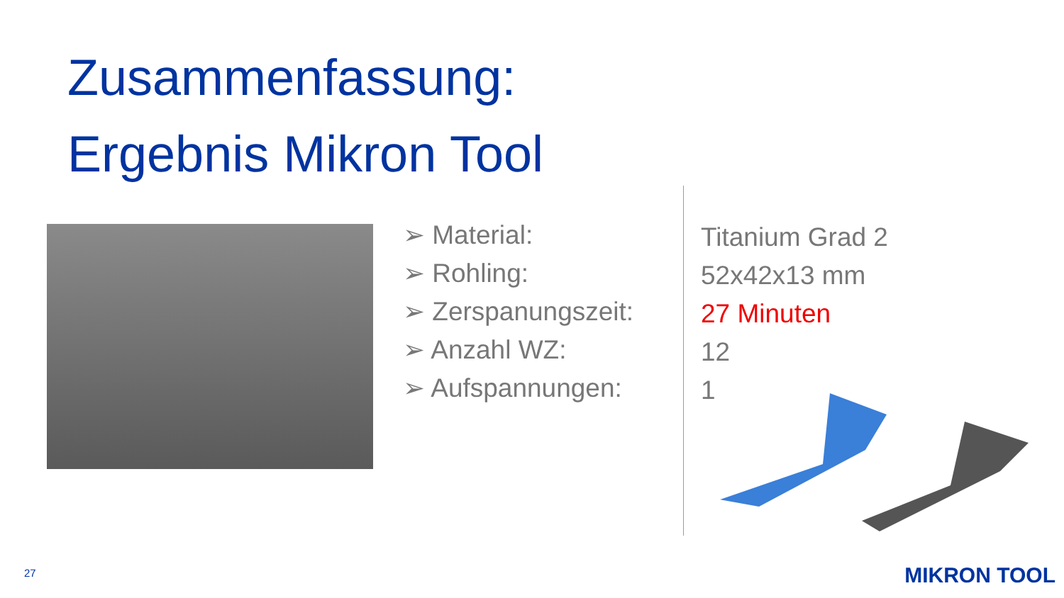Zusammenfassung:
Ergebnis Mikron Tool
➢ Material:
➢ Rohling:
➢ Zerspanungszeit:
➢ Anzahl WZ:
➢ Aufspannungen:
Titanium Grad 2
52x42x13 mm
27 Minuten
12
1
27 MIKRON TOOL